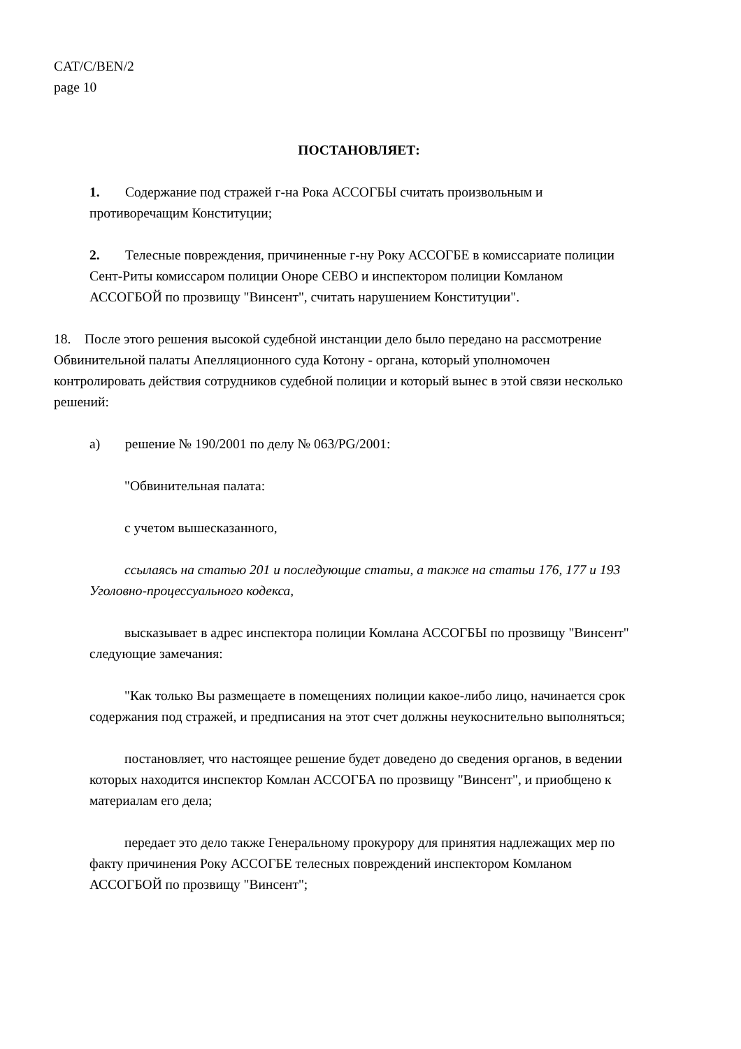CAT/C/BEN/2
page 10
ПОСТАНОВЛЯЕТ:
1. Содержание под стражей г-на Рока АССОГБЫ считать произвольным и противоречащим Конституции;
2. Телесные повреждения, причиненные г-ну Року АССОГБЕ в комиссариате полиции Сент-Риты комиссаром полиции Оноре СЕВО и инспектором полиции Комланом АССОГБОЙ по прозвищу "Винсент", считать нарушением Конституции".
18. После этого решения высокой судебной инстанции дело было передано на рассмотрение Обвинительной палаты Апелляционного суда Котону - органа, который уполномочен контролировать действия сотрудников судебной полиции и который вынес в этой связи несколько решений:
a) решение № 190/2001 по делу № 063/PG/2001:
"Обвинительная палата:
с учетом вышесказанного,
ссылаясь на статью 201 и последующие статьи, а также на статьи 176, 177 и 193 Уголовно-процессуального кодекса,
высказывает в адрес инспектора полиции Комлана АССОГБЫ по прозвищу "Винсент" следующие замечания:
"Как только Вы размещаете в помещениях полиции какое-либо лицо, начинается срок содержания под стражей, и предписания на этот счет должны неукоснительно выполняться;
постановляет, что настоящее решение будет доведено до сведения органов, в ведении которых находится инспектор Комлан АССОГБА по прозвищу "Винсент", и приобщено к материалам его дела;
передает это дело также Генеральному прокурору для принятия надлежащих мер по факту причинения Року АССОГБЕ телесных повреждений инспектором Комланом АССОГБОЙ по прозвищу "Винсент";